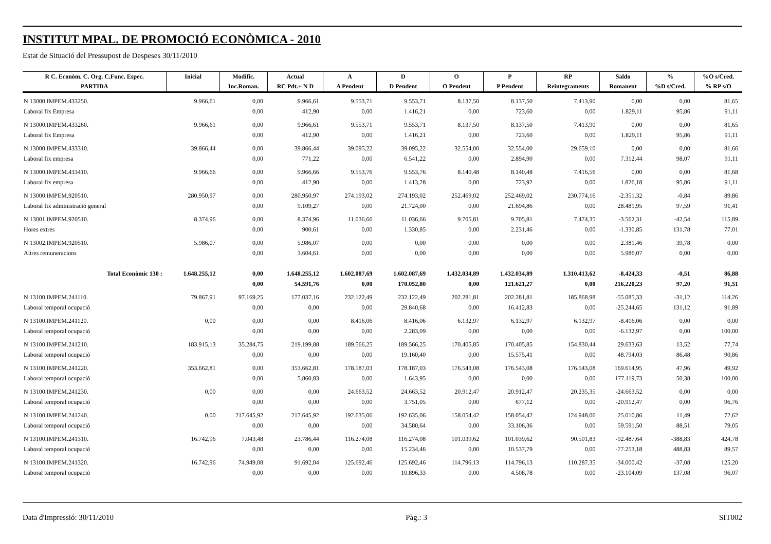INSTITUT MPAL. DE PROMOCIÓ ECONÒMICA - 2010
Estat de Situació del Pressupost de Despeses 30/11/2010
| R C. Econòm. C. Org. C.Func. Espec. | Inicial | Modific. | Actual | A | D | O | P | RP | Saldo | % | %O s/Cred. |
| --- | --- | --- | --- | --- | --- | --- | --- | --- | --- | --- | --- |
| PARTIDA | | Inc.Roman. | RC Pdt.+ N D | A Pendent | D Pendent | O Pendent | P Pendent | Reintegraments | Romanent | %D s/Cred. | % RP s/O |
| N 13000.IMPEM.433250. | 9.966,61 | 0,00 | 9.966,61 | 9.553,71 | 9.553,71 | 8.137,50 | 8.137,50 | 7.413,90 | 0,00 | 0,00 | 81,65 |
| Laboral fix Empresa | | 0,00 | 412,90 | 0,00 | 1.416,21 | 0,00 | 723,60 | 0,00 | 1.829,11 | 95,86 | 91,11 |
| N 13000.IMPEM.433260. | 9.966,61 | 0,00 | 9.966,61 | 9.553,71 | 9.553,71 | 8.137,50 | 8.137,50 | 7.413,90 | 0,00 | 0,00 | 81,65 |
| Laboral fix Empresa | | 0,00 | 412,90 | 0,00 | 1.416,21 | 0,00 | 723,60 | 0,00 | 1.829,11 | 95,86 | 91,11 |
| N 13000.IMPEM.433310. | 39.866,44 | 0,00 | 39.866,44 | 39.095,22 | 39.095,22 | 32.554,00 | 32.554,00 | 29.659,10 | 0,00 | 0,00 | 81,66 |
| Laboral fix empresa | | 0,00 | 771,22 | 0,00 | 6.541,22 | 0,00 | 2.894,90 | 0,00 | 7.312,44 | 98,07 | 91,11 |
| N 13000.IMPEM.433410. | 9.966,66 | 0,00 | 9.966,66 | 9.553,76 | 9.553,76 | 8.140,48 | 8.140,48 | 7.416,56 | 0,00 | 0,00 | 81,68 |
| Laboral fix empresa | | 0,00 | 412,90 | 0,00 | 1.413,28 | 0,00 | 723,92 | 0,00 | 1.826,18 | 95,86 | 91,11 |
| N 13000.IMPEM.920510. | 280.950,97 | 0,00 | 280.950,97 | 274.193,02 | 274.193,02 | 252.469,02 | 252.469,02 | 230.774,16 | -2.351,32 | -0,84 | 89,86 |
| Laboral fix administració general | | 0,00 | 9.109,27 | 0,00 | 21.724,00 | 0,00 | 21.694,86 | 0,00 | 28.481,95 | 97,59 | 91,41 |
| N 13001.IMPEM.920510. | 8.374,96 | 0,00 | 8.374,96 | 11.036,66 | 11.036,66 | 9.705,81 | 9.705,81 | 7.474,35 | -3.562,31 | -42,54 | 115,89 |
| Hores extres | | 0,00 | 900,61 | 0,00 | 1.330,85 | 0,00 | 2.231,46 | 0,00 | -1.330,85 | 131,78 | 77,01 |
| N 13002.IMPEM.920510. | 5.986,07 | 0,00 | 5.986,07 | 0,00 | 0,00 | 0,00 | 0,00 | 0,00 | 2.381,46 | 39,78 | 0,00 |
| Altres remuneracions | | 0,00 | 3.604,61 | 0,00 | 0,00 | 0,00 | 0,00 | 0,00 | 5.986,07 | 0,00 | 0,00 |
| Total Econòmic 130 : | 1.648.255,12 | 0,00 | 1.648.255,12 | 1.602.087,69 | 1.602.087,69 | 1.432.034,89 | 1.432.034,89 | 1.310.413,62 | -8.424,33 | -0,51 | 86,88 |
| | | 0,00 | 54.591,76 | 0,00 | 170.052,80 | 0,00 | 121.621,27 | 0,00 | 216.220,23 | 97,20 | 91,51 |
| N 13100.IMPEM.241110. | 79.867,91 | 97.169,25 | 177.037,16 | 232.122,49 | 232.122,49 | 202.281,81 | 202.281,81 | 185.868,98 | -55.085,33 | -31,12 | 114,26 |
| Laboral temporal ocupació | | 0,00 | 0,00 | 0,00 | 29.840,68 | 0,00 | 16.412,83 | 0,00 | -25.244,65 | 131,12 | 91,89 |
| N 13100.IMPEM.241120. | 0,00 | 0,00 | 0,00 | 8.416,06 | 8.416,06 | 6.132,97 | 6.132,97 | 6.132,97 | -8.416,06 | 0,00 | 0,00 |
| Laboral temporal ocupació | | 0,00 | 0,00 | 0,00 | 2.283,09 | 0,00 | 0,00 | 0,00 | -6.132,97 | 0,00 | 100,00 |
| N 13100.IMPEM.241210. | 183.915,13 | 35.284,75 | 219.199,88 | 189.566,25 | 189.566,25 | 170.405,85 | 170.405,85 | 154.830,44 | 29.633,63 | 13,52 | 77,74 |
| Laboral temporal ocupació | | 0,00 | 0,00 | 0,00 | 19.160,40 | 0,00 | 15.575,41 | 0,00 | 48.794,03 | 86,48 | 90,86 |
| N 13100.IMPEM.241220. | 353.662,81 | 0,00 | 353.662,81 | 178.187,03 | 178.187,03 | 176.543,08 | 176.543,08 | 176.543,08 | 169.614,95 | 47,96 | 49,92 |
| Laboral temporal ocupació | | 0,00 | 5.860,83 | 0,00 | 1.643,95 | 0,00 | 0,00 | 0,00 | 177.119,73 | 50,38 | 100,00 |
| N 13100.IMPEM.241230. | 0,00 | 0,00 | 0,00 | 24.663,52 | 24.663,52 | 20.912,47 | 20.912,47 | 20.235,35 | -24.663,52 | 0,00 | 0,00 |
| Laboral temporal ocupació | | 0,00 | 0,00 | 0,00 | 3.751,05 | 0,00 | 677,12 | 0,00 | -20.912,47 | 0,00 | 96,76 |
| N 13100.IMPEM.241240. | 0,00 | 217.645,92 | 217.645,92 | 192.635,06 | 192.635,06 | 158.054,42 | 158.054,42 | 124.948,06 | 25.010,86 | 11,49 | 72,62 |
| Laboral temporal ocupació | | 0,00 | 0,00 | 0,00 | 34.580,64 | 0,00 | 33.106,36 | 0,00 | 59.591,50 | 88,51 | 79,05 |
| N 13100.IMPEM.241310. | 16.742,96 | 7.043,48 | 23.786,44 | 116.274,08 | 116.274,08 | 101.039,62 | 101.039,62 | 90.501,83 | -92.487,64 | -388,83 | 424,78 |
| Laboral temporal ocupació | | 0,00 | 0,00 | 0,00 | 15.234,46 | 0,00 | 10.537,79 | 0,00 | -77.253,18 | 488,83 | 89,57 |
| N 13100.IMPEM.241320. | 16.742,96 | 74.949,08 | 91.692,04 | 125.692,46 | 125.692,46 | 114.796,13 | 114.796,13 | 110.287,35 | -34.000,42 | -37,08 | 125,20 |
| Laboral temporal ocupació | | 0,00 | 0,00 | 0,00 | 10.896,33 | 0,00 | 4.508,78 | 0,00 | -23.104,09 | 137,08 | 96,07 |
Data d'Impressió: 30/11/2010 Pàg.: 3 SIT002